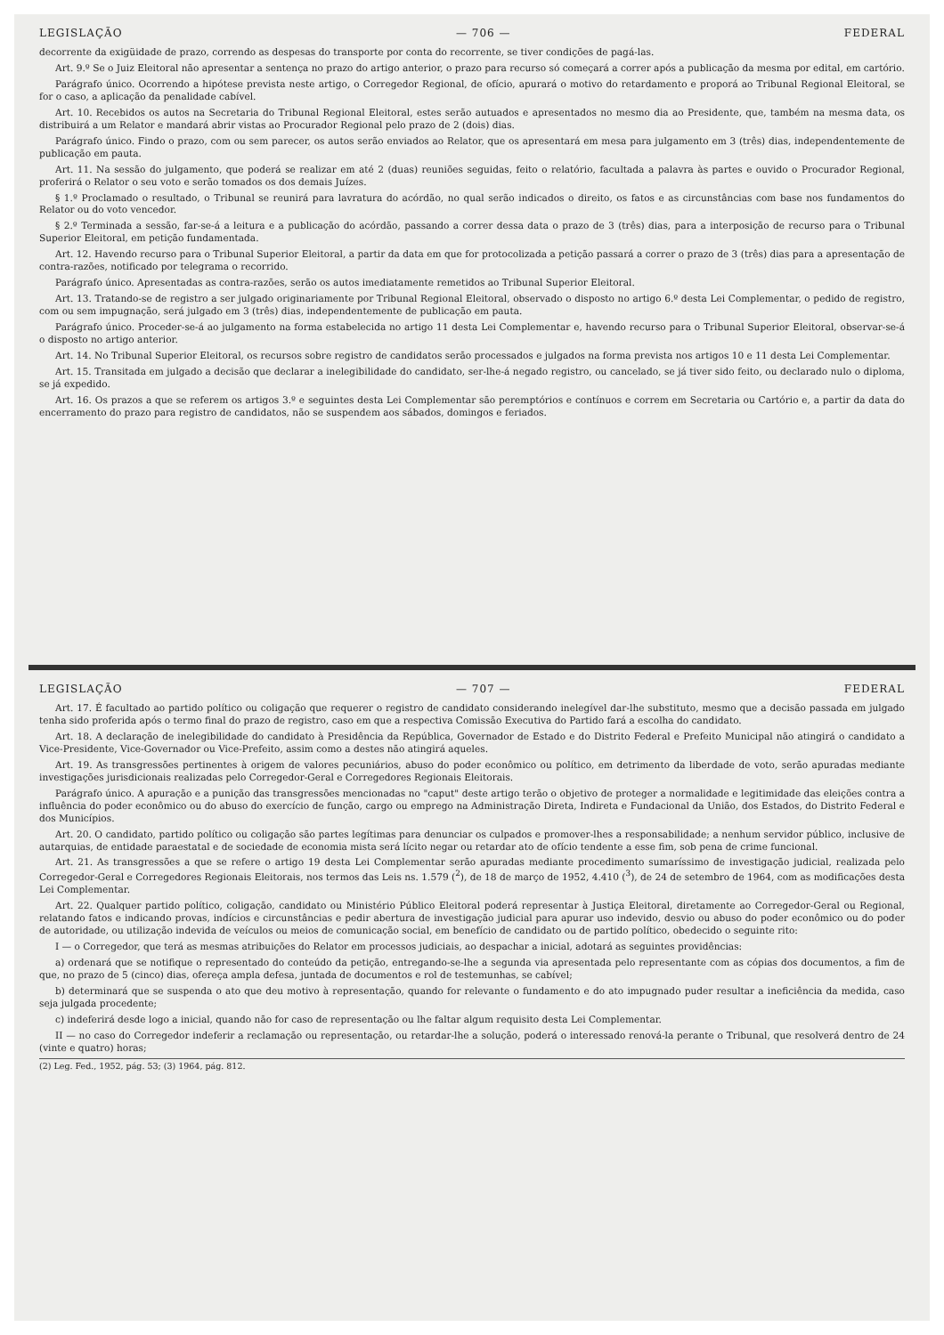LEGISLAÇÃO — 706 — FEDERAL
decorrente da exigüidade de prazo, correndo as despesas do transporte por conta do recorrente, se tiver condições de pagá-las.
Art. 9.º Se o Juiz Eleitoral não apresentar a sentença no prazo do artigo anterior, o prazo para recurso só começará a correr após a publicação da mesma por edital, em cartório.
Parágrafo único. Ocorrendo a hipótese prevista neste artigo, o Corregedor Regional, de ofício, apurará o motivo do retardamento e proporá ao Tribunal Regional Eleitoral, se for o caso, a aplicação da penalidade cabível.
Art. 10. Recebidos os autos na Secretaria do Tribunal Regional Eleitoral, estes serão autuados e apresentados no mesmo dia ao Presidente, que, também na mesma data, os distribuirá a um Relator e mandará abrir vistas ao Procurador Regional pelo prazo de 2 (dois) dias.
Parágrafo único. Findo o prazo, com ou sem parecer, os autos serão enviados ao Relator, que os apresentará em mesa para julgamento em 3 (três) dias, independentemente de publicação em pauta.
Art. 11. Na sessão do julgamento, que poderá se realizar em até 2 (duas) reuniões seguidas, feito o relatório, facultada a palavra às partes e ouvido o Procurador Regional, proferirá o Relator o seu voto e serão tomados os dos demais Juízes.
§ 1.º Proclamado o resultado, o Tribunal se reunirá para lavratura do acórdão, no qual serão indicados o direito, os fatos e as circunstâncias com base nos fundamentos do Relator ou do voto vencedor.
§ 2.º Terminada a sessão, far-se-á a leitura e a publicação do acórdão, passando a correr dessa data o prazo de 3 (três) dias, para a interposição de recurso para o Tribunal Superior Eleitoral, em petição fundamentada.
Art. 12. Havendo recurso para o Tribunal Superior Eleitoral, a partir da data em que for protocolizada a petição passará a correr o prazo de 3 (três) dias para a apresentação de contra-razões, notificado por telegrama o recorrido.
Parágrafo único. Apresentadas as contra-razões, serão os autos imediatamente remetidos ao Tribunal Superior Eleitoral.
Art. 13. Tratando-se de registro a ser julgado originariamente por Tribunal Regional Eleitoral, observado o disposto no artigo 6.º desta Lei Complementar, o pedido de registro, com ou sem impugnação, será julgado em 3 (três) dias, independentemente de publicação em pauta.
Parágrafo único. Proceder-se-á ao julgamento na forma estabelecida no artigo 11 desta Lei Complementar e, havendo recurso para o Tribunal Superior Eleitoral, observar-se-á o disposto no artigo anterior.
Art. 14. No Tribunal Superior Eleitoral, os recursos sobre registro de candidatos serão processados e julgados na forma prevista nos artigos 10 e 11 desta Lei Complementar.
Art. 15. Transitada em julgado a decisão que declarar a inelegibilidade do candidato, ser-lhe-á negado registro, ou cancelado, se já tiver sido feito, ou declarado nulo o diploma, se já expedido.
Art. 16. Os prazos a que se referem os artigos 3.º e seguintes desta Lei Complementar são peremptórios e contínuos e correm em Secretaria ou Cartório e, a partir da data do encerramento do prazo para registro de candidatos, não se suspendem aos sábados, domingos e feriados.
LEGISLAÇÃO — 707 — FEDERAL
Art. 17. É facultado ao partido político ou coligação que requerer o registro de candidato considerando inelegível dar-lhe substituto, mesmo que a decisão passada em julgado tenha sido proferida após o termo final do prazo de registro, caso em que a respectiva Comissão Executiva do Partido fará a escolha do candidato.
Art. 18. A declaração de inelegibilidade do candidato à Presidência da República, Governador de Estado e do Distrito Federal e Prefeito Municipal não atingirá o candidato a Vice-Presidente, Vice-Governador ou Vice-Prefeito, assim como a destes não atingirá aqueles.
Art. 19. As transgressões pertinentes à origem de valores pecuniários, abuso do poder econômico ou político, em detrimento da liberdade de voto, serão apuradas mediante investigações jurisdicionais realizadas pelo Corregedor-Geral e Corregedores Regionais Eleitorais.
Parágrafo único. A apuração e a punição das transgressões mencionadas no "caput" deste artigo terão o objetivo de proteger a normalidade e legitimidade das eleições contra a influência do poder econômico ou do abuso do exercício de função, cargo ou emprego na Administração Direta, Indireta e Fundacional da União, dos Estados, do Distrito Federal e dos Municípios.
Art. 20. O candidato, partido político ou coligação são partes legítimas para denunciar os culpados e promover-lhes a responsabilidade; a nenhum servidor público, inclusive de autarquias, de entidade paraestatal e de sociedade de economia mista será lícito negar ou retardar ato de ofício tendente a esse fim, sob pena de crime funcional.
Art. 21. As transgressões a que se refere o artigo 19 desta Lei Complementar serão apuradas mediante procedimento sumaríssimo de investigação judicial, realizada pelo Corregedor-Geral e Corregedores Regionais Eleitorais, nos termos das Leis ns. 1.579 (<sup>2</sup>), de 18 de março de 1952, 4.410 (<sup>3</sup>), de 24 de setembro de 1964, com as modificações desta Lei Complementar.
Art. 22. Qualquer partido político, coligação, candidato ou Ministério Público Eleitoral poderá representar à Justiça Eleitoral, diretamente ao Corregedor-Geral ou Regional, relatando fatos e indicando provas, indícios e circunstâncias e pedir abertura de investigação judicial para apurar uso indevido, desvio ou abuso do poder econômico ou do poder de autoridade, ou utilização indevida de veículos ou meios de comunicação social, em benefício de candidato ou de partido político, obedecido o seguinte rito:
I — o Corregedor, que terá as mesmas atribuições do Relator em processos judiciais, ao despachar a inicial, adotará as seguintes providências:
a) ordenará que se notifique o representado do conteúdo da petição, entregando-se-lhe a segunda via apresentada pelo representante com as cópias dos documentos, a fim de que, no prazo de 5 (cinco) dias, ofereça ampla defesa, juntada de documentos e rol de testemunhas, se cabível;
b) determinará que se suspenda o ato que deu motivo à representação, quando for relevante o fundamento e do ato impugnado puder resultar a ineficiência da medida, caso seja julgada procedente;
c) indeferirá desde logo a inicial, quando não for caso de representação ou lhe faltar algum requisito desta Lei Complementar.
II — no caso do Corregedor indeferir a reclamação ou representação, ou retardar-lhe a solução, poderá o interessado renová-la perante o Tribunal, que resolverá dentro de 24 (vinte e quatro) horas;
(2) Leg. Fed., 1952, pág. 53; (3) 1964, pág. 812.